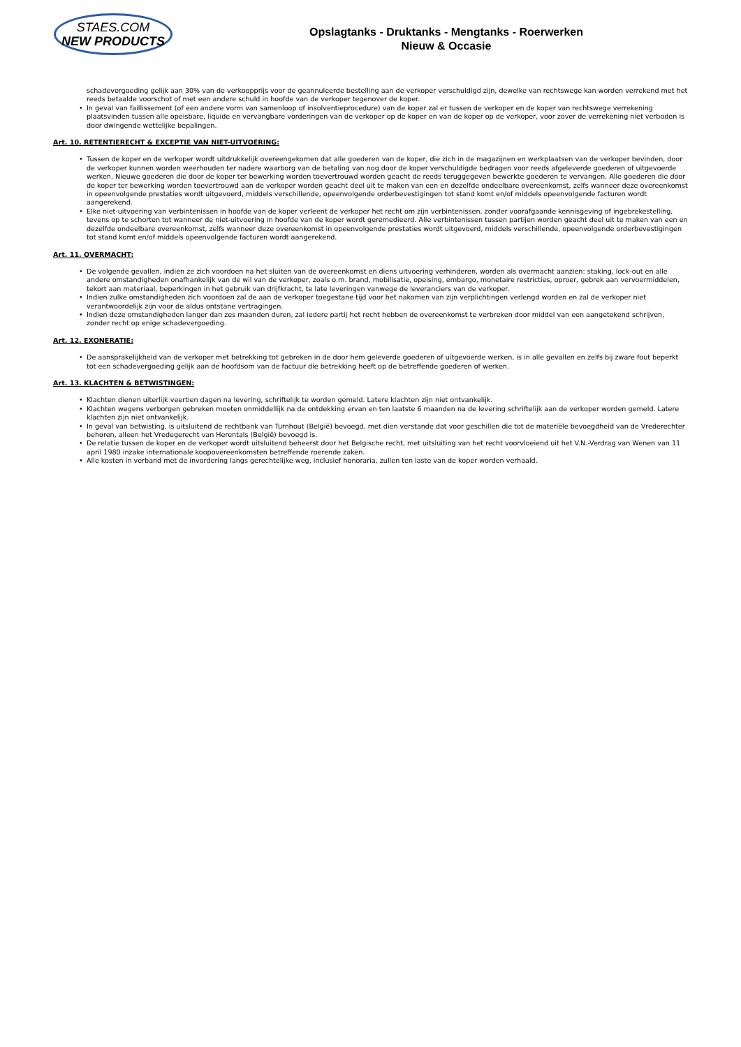STAES.COM
NEW PRODUCTS
Opslagtanks - Druktanks - Mengtanks - Roerwerken
Nieuw & Occasie
schadevergoeding gelijk aan 30% van de verkoopprijs voor de geannuleerde bestelling aan de verkoper verschuldigd zijn, dewelke van rechtswege kan worden verrekend met het reeds betaalde voorschot of met een andere schuld in hoofde van de verkoper tegenover de koper.
• In geval van faillissement (of een andere vorm van samenloop of insolventieprocedure) van de koper zal er tussen de verkoper en de koper van rechtswege verrekening plaatsvinden tussen alle opeisbare, liquide en vervangbare vorderingen van de verkoper op de koper en van de koper op de verkoper, voor zover de verrekening niet verboden is door dwingende wettelijke bepalingen.
Art. 10. RETENTIERECHT & EXCEPTIE VAN NIET-UITVOERING:
• Tussen de koper en de verkoper wordt uitdrukkelijk overeengekomen dat alle goederen van de koper, die zich in de magazijnen en werkplaatsen van de verkoper bevinden, door de verkoper kunnen worden weerhouden ter nadere waarborg van de betaling van nog door de koper verschuldigde bedragen voor reeds afgeleverde goederen of uitgevoerde werken. Nieuwe goederen die door de koper ter bewerking worden toevertrouwd worden geacht de reeds teruggegeven bewerkte goederen te vervangen. Alle goederen die door de koper ter bewerking worden toevertrouwd aan de verkoper worden geacht deel uit te maken van een en dezelfde ondeelbare overeenkomst, zelfs wanneer deze overeenkomst in opeenvolgende prestaties wordt uitgevoerd, middels verschillende, opeenvolgende orderbevestigingen tot stand komt en/of middels opeenvolgende facturen wordt aangerekend.
• Elke niet-uitvoering van verbintenissen in hoofde van de koper verleent de verkoper het recht om zijn verbintenissen, zonder voorafgaande kennisgeving of ingebrekestelling, tevens op te schorten tot wanneer de niet-uitvoering in hoofde van de koper wordt geremedieerd. Alle verbintenissen tussen partijen worden geacht deel uit te maken van een en dezelfde ondeelbare overeenkomst, zelfs wanneer deze overeenkomst in opeenvolgende prestaties wordt uitgevoerd, middels verschillende, opeenvolgende orderbevestigingen tot stand komt en/of middels opeenvolgende facturen wordt aangerekend.
Art. 11. OVERMACHT:
• De volgende gevallen, indien ze zich voordoen na het sluiten van de overeenkomst en diens uitvoering verhinderen, worden als overmacht aanzien: staking, lock-out en alle andere omstandigheden onafhankelijk van de wil van de verkoper, zoals o.m. brand, mobilisatie, opeising, embargo, monetaire restricties, oproer, gebrek aan vervoermiddelen, tekort aan materiaal, beperkingen in het gebruik van drijfkracht, te late leveringen vanwege de leveranciers van de verkoper.
• Indien zulke omstandigheden zich voordoen zal de aan de verkoper toegestane tijd voor het nakomen van zijn verplichtingen verlengd worden en zal de verkoper niet verantwoordelijk zijn voor de aldus ontstane vertragingen.
• Indien deze omstandigheden langer dan zes maanden duren, zal iedere partij het recht hebben de overeenkomst te verbreken door middel van een aangetekend schrijven, zonder recht op enige schadevergoeding.
Art. 12. EXONERATIE:
• De aansprakelijkheid van de verkoper met betrekking tot gebreken in de door hem geleverde goederen of uitgevoerde werken, is in alle gevallen en zelfs bij zware fout beperkt tot een schadevergoeding gelijk aan de hoofdsom van de factuur die betrekking heeft op de betreffende goederen of werken.
Art. 13. KLACHTEN & BETWISTINGEN:
• Klachten dienen uiterlijk veertien dagen na levering, schriftelijk te worden gemeld. Latere klachten zijn niet ontvankelijk.
• Klachten wegens verborgen gebreken moeten onmiddellijk na de ontdekking ervan en ten laatste 6 maanden na de levering schriftelijk aan de verkoper worden gemeld. Latere klachten zijn niet ontvankelijk.
• In geval van betwisting, is uitsluitend de rechtbank van Turnhout (België) bevoegd, met dien verstande dat voor geschillen die tot de materiële bevoegdheid van de Vrederechter behoren, alleen het Vredegerecht van Herentals (België) bevoegd is.
• De relatie tussen de koper en de verkoper wordt uitsluitend beheerst door het Belgische recht, met uitsluiting van het recht voorvloeiend uit het V.N.-Verdrag van Wenen van 11 april 1980 inzake internationale koopovereenkomsten betreffende roerende zaken.
• Alle kosten in verband met de invordering langs gerechtelijke weg, inclusief honoraria, zullen ten laste van de koper worden verhaald.